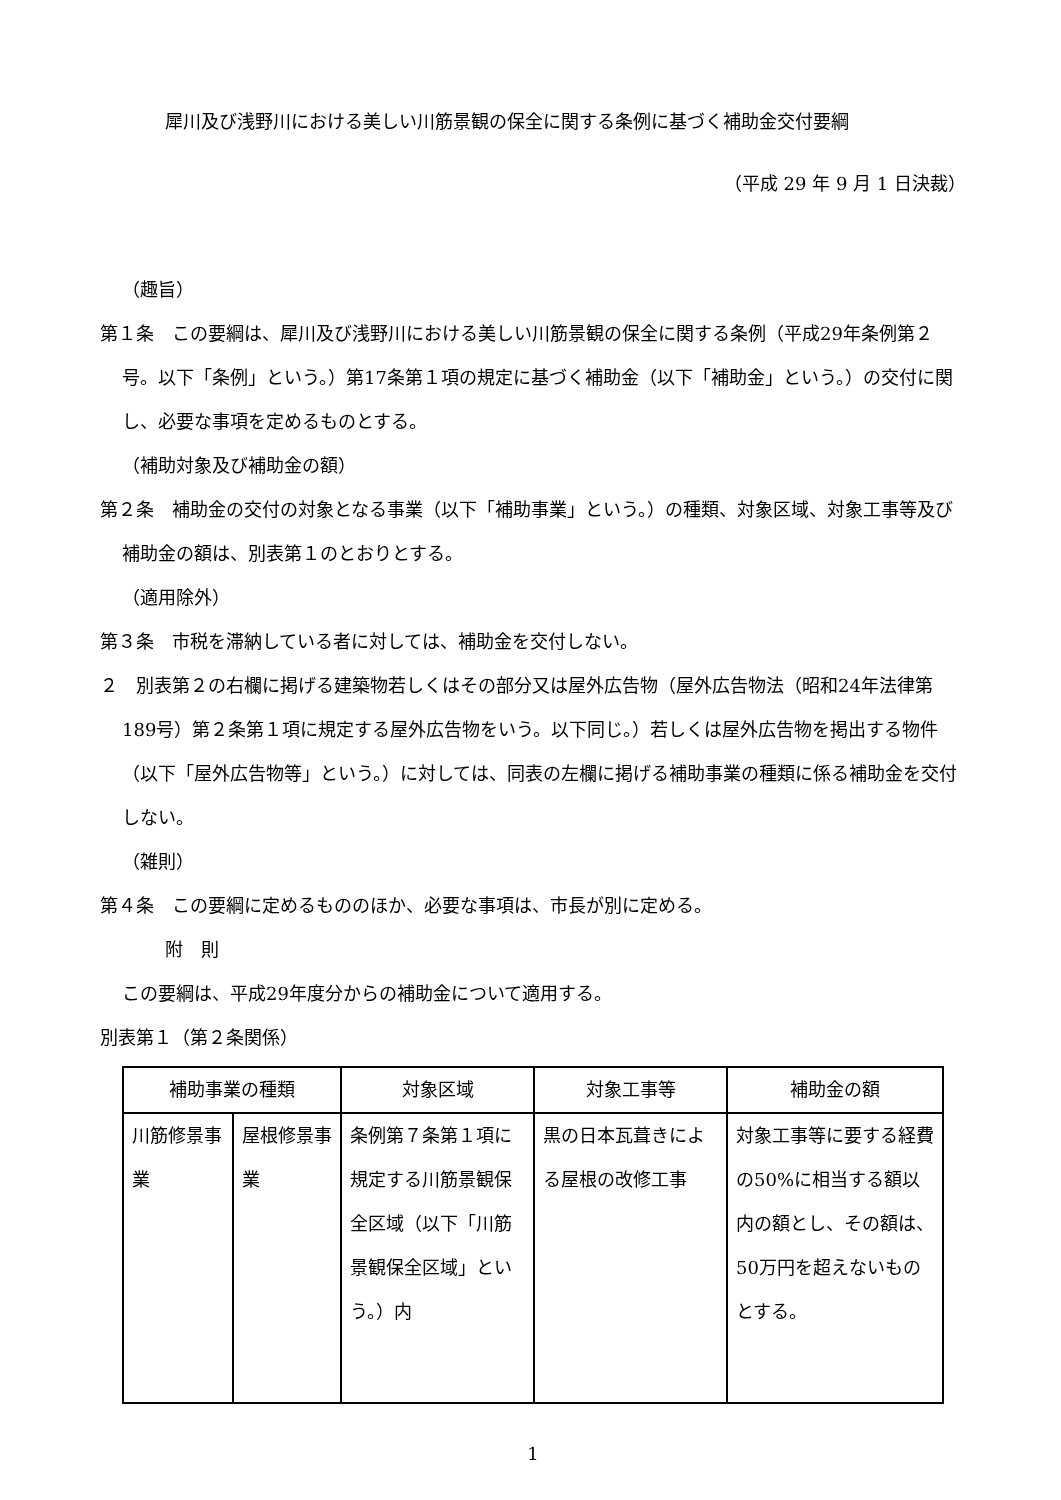犀川及び浅野川における美しい川筋景観の保全に関する条例に基づく補助金交付要綱
（平成 29 年 9 月 1 日決裁）
（趣旨）
第１条　この要綱は、犀川及び浅野川における美しい川筋景観の保全に関する条例（平成29年条例第２号。以下「条例」という。）第17条第１項の規定に基づく補助金（以下「補助金」という。）の交付に関し、必要な事項を定めるものとする。
（補助対象及び補助金の額）
第２条　補助金の交付の対象となる事業（以下「補助事業」という。）の種類、対象区域、対象工事等及び補助金の額は、別表第１のとおりとする。
（適用除外）
第３条　市税を滞納している者に対しては、補助金を交付しない。
２　別表第２の右欄に掲げる建築物若しくはその部分又は屋外広告物（屋外広告物法（昭和24年法律第189号）第２条第１項に規定する屋外広告物をいう。以下同じ。）若しくは屋外広告物を掲出する物件（以下「屋外広告物等」という。）に対しては、同表の左欄に掲げる補助事業の種類に係る補助金を交付しない。
（雑則）
第４条　この要綱に定めるもののほか、必要な事項は、市長が別に定める。
附　則
この要綱は、平成29年度分からの補助金について適用する。
別表第１（第２条関係）
| 補助事業の種類 | | 対象区域 | 対象工事等 | 補助金の額 |
| --- | --- | --- | --- | --- |
| 川筋修景事業 | 屋根修景事業 | 条例第７条第１項に規定する川筋景観保全区域（以下「川筋景観保全区域」という。）内 | 黒の日本瓦葺きによる屋根の改修工事 | 対象工事等に要する経費の50%に相当する額以内の額とし、その額は、50万円を超えないものとする。 |
1